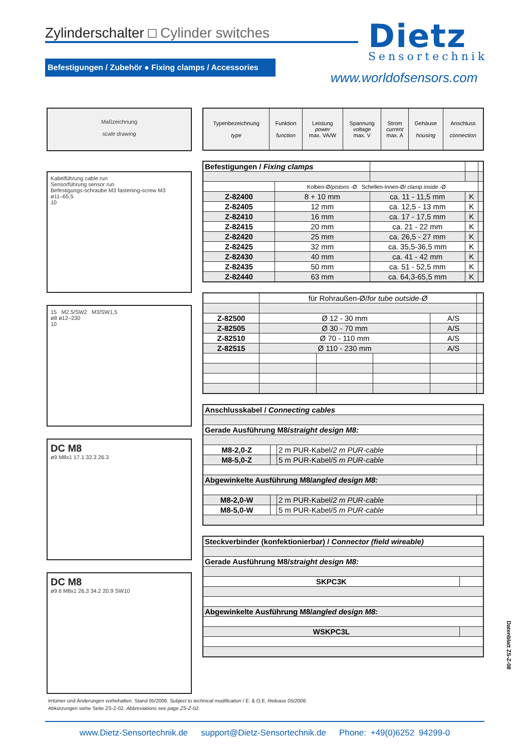Zylinderschalter □ Cylinder switches Dietz
Sensortechnik
www.worldofsensors.com
Befestigungen / Zubehör ● Fixing clamps / Accessories
Maßzeichnung
scale drawing
Kabelführung cable run
Sensorführung sensor run
Befestigungs-schraube M3 fastening-screw M3
ø11–65,5
10
15 M2.5/SW2 M3/SW1,5
ø8 ø12–230
10
DC M8
ø9 M8x1 17.1 32.3 26.3
DC M8
ø9.6 M8x1 26.3 34.2 20.9 SW10
| Typenbezeichnung type | Funktion function | Leistung power max. VA/W | Spannung voltage max. V | Strom current max. A | Gehäuse housing | Anschluss connection |
| --- | --- | --- | --- | --- | --- | --- |
| Befestigungen / Fixing clamps | | | | | |
| | Kolben-Ø/ pistons -Ø Schellen-Innen-Ø/ clamp inside -Ø | | | | |
| Z-82400 | 8 + 10 mm | ca. 11 - 11,5 mm | | K | |
| Z-82405 | 12 mm | ca. 12,5 - 13 mm | | K | |
| Z-82410 | 16 mm | ca. 17 - 17,5 mm | | K | |
| Z-82415 | 20 mm | ca. 21 - 22 mm | | K | |
| Z-82420 | 25 mm | ca. 26,5 - 27 mm | | K | |
| Z-82425 | 32 mm | ca. 35,5-36,5 mm | | K | |
| Z-82430 | 40 mm | ca. 41 - 42 mm | | K | |
| Z-82435 | 50 mm | ca. 51 - 52,5 mm | | K | |
| Z-82440 | 63 mm | ca. 64,3-65,5 mm | | K | |
| | für Rohraußen-Ø/ for tube outside-Ø | | | | |
| Z-82500 | Ø 12 - 30 mm | | | A/S | |
| Z-82505 | Ø 30 - 70 mm | | | A/S | |
| Z-82510 | Ø 70 - 110 mm | | | A/S | |
| Z-82515 | Ø 110 - 230 mm | | | A/S | |
| Anschlusskabel / Connecting cables | | | |
| Gerade Ausführung M8/ straight design M8: | | | |
| M8-2,0-Z | | 2 m PUR-Kabel/ 2 m PUR-cable | |
| M8-5,0-Z | | 5 m PUR-Kabel/ 5 m PUR-cable | |
| Abgewinkelte Ausführung M8/ angled design M8: | | | |
| M8-2,0-W | | 2 m PUR-Kabel/ 2 m PUR-cable | |
| M8-5,0-W | | 5 m PUR-Kabel/ 5 m PUR-cable | |
| Steckverbinder (konfektionierbar) / Connector (field wireable) | |
| Gerade Ausführung M8/ straight design M8: | |
| SKPC3K | |
| Abgewinkelte Ausführung M8/ angled design M8: | |
| WSKPC3L | |
Datenblatt ZS-Z-08
Irrtümer und Änderungen vorbehalten. Stand 05/2006. Subject to technical modification / E. & O.E. Release 05/2006.
Abkürzungen siehe Seite ZS-Z-02. Abbreviations see page ZS-Z-02.
www.Dietz-Sensortechnik.de support@Dietz-Sensortechnik.de Phone: +49(0)6252 94299-0